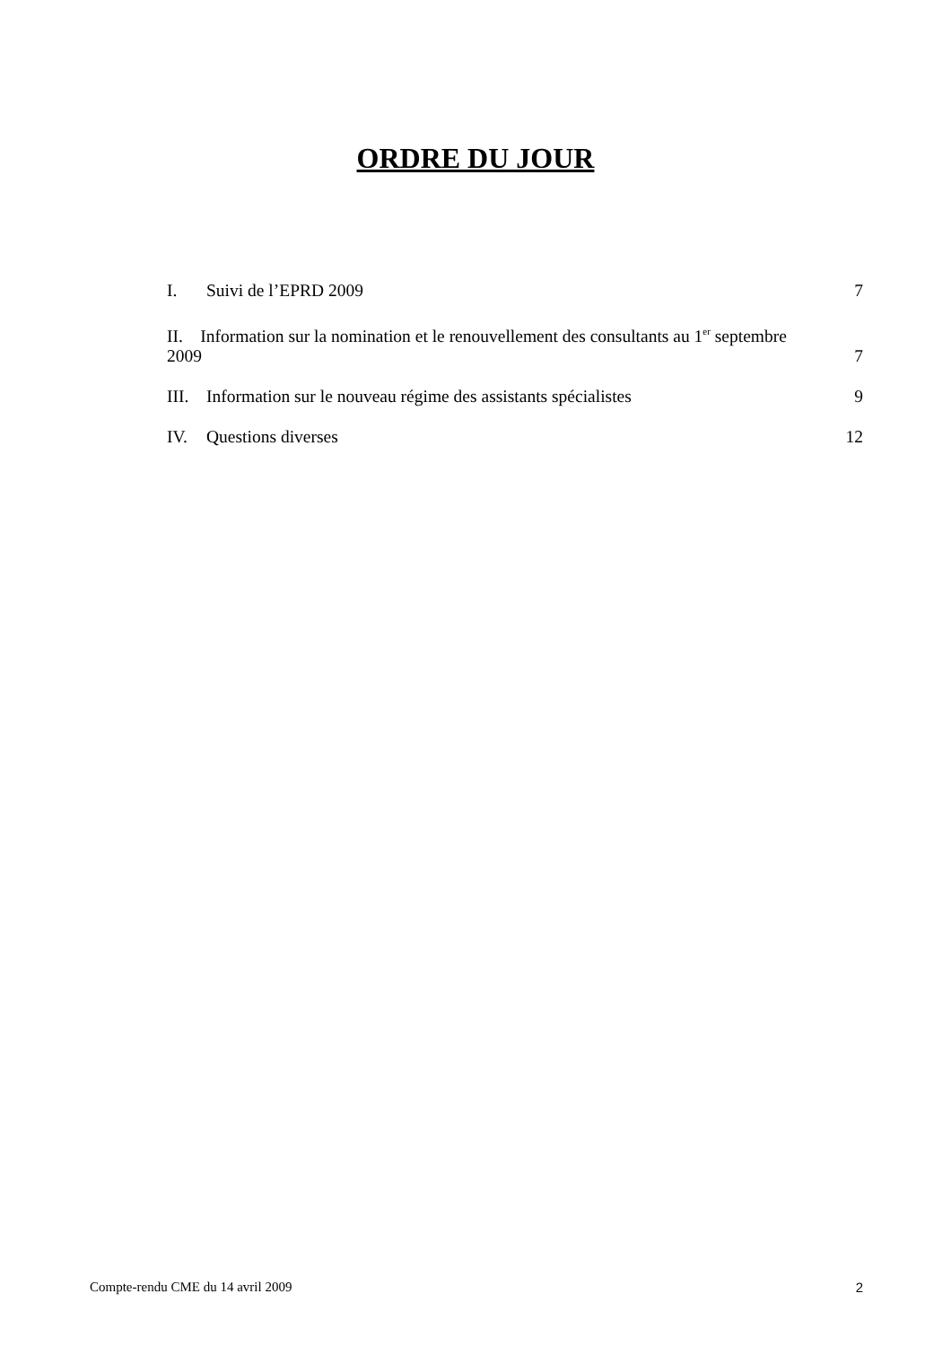ORDRE DU JOUR
I. Suivi de l’EPRD 2009 7
II. Information sur la nomination et le renouvellement des consultants au 1<sup>er</sup> septembre
2009 7
III. Information sur le nouveau régime des assistants spécialistes 9
IV. Questions diverses 12
Compte-rendu CME du 14 avril 2009 2